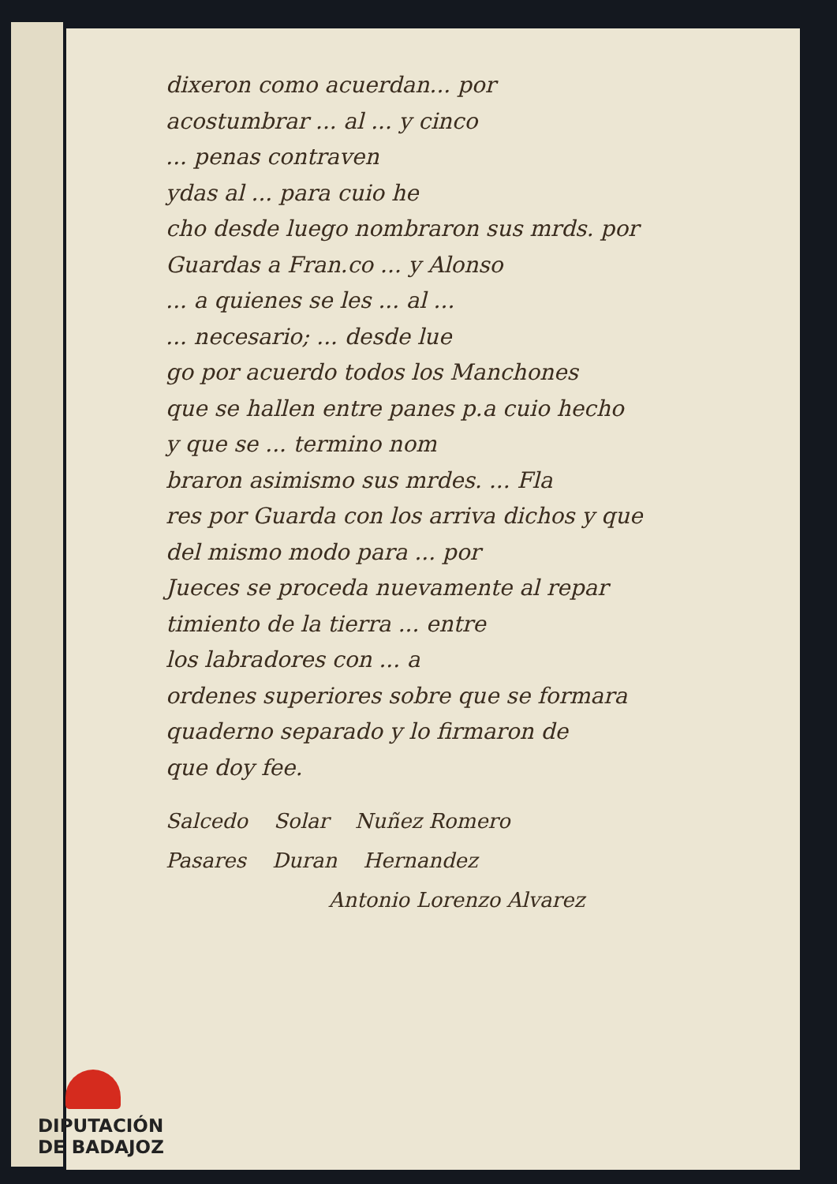dixeron como acuerdan... por
acostumbrar ... al ... y cinco
... penas contraven
ydas al ... para cuio he
cho desde luego nombraron sus mrds. por
Guardas a Fran.co ... y Alonso
... a quienes se les ... al ...
... necesario; ... desde lue
go por acuerdo todos los Manchones
que se hallen entre panes p.a cuio hecho
y que se ... termino nom
braron asimismo sus mrdes. ... Fla
res por Guarda con los arriva dichos y que
del mismo modo para ... por
Jueces se proceda nuevamente al repar
timiento de la tierra ... entre
los labradores con ... a
ordenes superiores sobre que se formara
quaderno separado y lo firmaron de
que doy fee.
Salcedo Solar Nuñez Romero
Pasares Duran Hernandez
Antonio Lorenzo Alvarez
DIPUTACIÓN
DE BADAJOZ